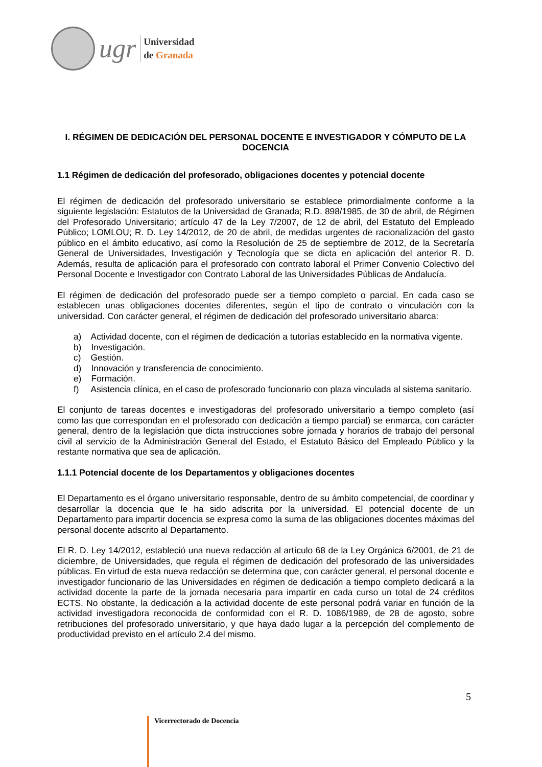ugr
Universidad
de Granada
I. RÉGIMEN DE DEDICACIÓN DEL PERSONAL DOCENTE E INVESTIGADOR Y CÓMPUTO DE LA DOCENCIA
1.1 Régimen de dedicación del profesorado, obligaciones docentes y potencial docente
El régimen de dedicación del profesorado universitario se establece primordialmente conforme a la siguiente legislación: Estatutos de la Universidad de Granada; R.D. 898/1985, de 30 de abril, de Régimen del Profesorado Universitario; artículo 47 de la Ley 7/2007, de 12 de abril, del Estatuto del Empleado Público; LOMLOU; R. D. Ley 14/2012, de 20 de abril, de medidas urgentes de racionalización del gasto público en el ámbito educativo, así como la Resolución de 25 de septiembre de 2012, de la Secretaría General de Universidades, Investigación y Tecnología que se dicta en aplicación del anterior R. D. Además, resulta de aplicación para el profesorado con contrato laboral el Primer Convenio Colectivo del Personal Docente e Investigador con Contrato Laboral de las Universidades Públicas de Andalucía.
El régimen de dedicación del profesorado puede ser a tiempo completo o parcial. En cada caso se establecen unas obligaciones docentes diferentes, según el tipo de contrato o vinculación con la universidad. Con carácter general, el régimen de dedicación del profesorado universitario abarca:
a) Actividad docente, con el régimen de dedicación a tutorías establecido en la normativa vigente.
b) Investigación.
c) Gestión.
d) Innovación y transferencia de conocimiento.
e) Formación.
f) Asistencia clínica, en el caso de profesorado funcionario con plaza vinculada al sistema sanitario.
El conjunto de tareas docentes e investigadoras del profesorado universitario a tiempo completo (así como las que correspondan en el profesorado con dedicación a tiempo parcial) se enmarca, con carácter general, dentro de la legislación que dicta instrucciones sobre jornada y horarios de trabajo del personal civil al servicio de la Administración General del Estado, el Estatuto Básico del Empleado Público y la restante normativa que sea de aplicación.
1.1.1 Potencial docente de los Departamentos y obligaciones docentes
El Departamento es el órgano universitario responsable, dentro de su ámbito competencial, de coordinar y desarrollar la docencia que le ha sido adscrita por la universidad. El potencial docente de un Departamento para impartir docencia se expresa como la suma de las obligaciones docentes máximas del personal docente adscrito al Departamento.
El R. D. Ley 14/2012, estableció una nueva redacción al artículo 68 de la Ley Orgánica 6/2001, de 21 de diciembre, de Universidades, que regula el régimen de dedicación del profesorado de las universidades públicas. En virtud de esta nueva redacción se determina que, con carácter general, el personal docente e investigador funcionario de las Universidades en régimen de dedicación a tiempo completo dedicará a la actividad docente la parte de la jornada necesaria para impartir en cada curso un total de 24 créditos ECTS. No obstante, la dedicación a la actividad docente de este personal podrá variar en función de la actividad investigadora reconocida de conformidad con el R. D. 1086/1989, de 28 de agosto, sobre retribuciones del profesorado universitario, y que haya dado lugar a la percepción del complemento de productividad previsto en el artículo 2.4 del mismo.
5
Vicerrectorado de Docencia